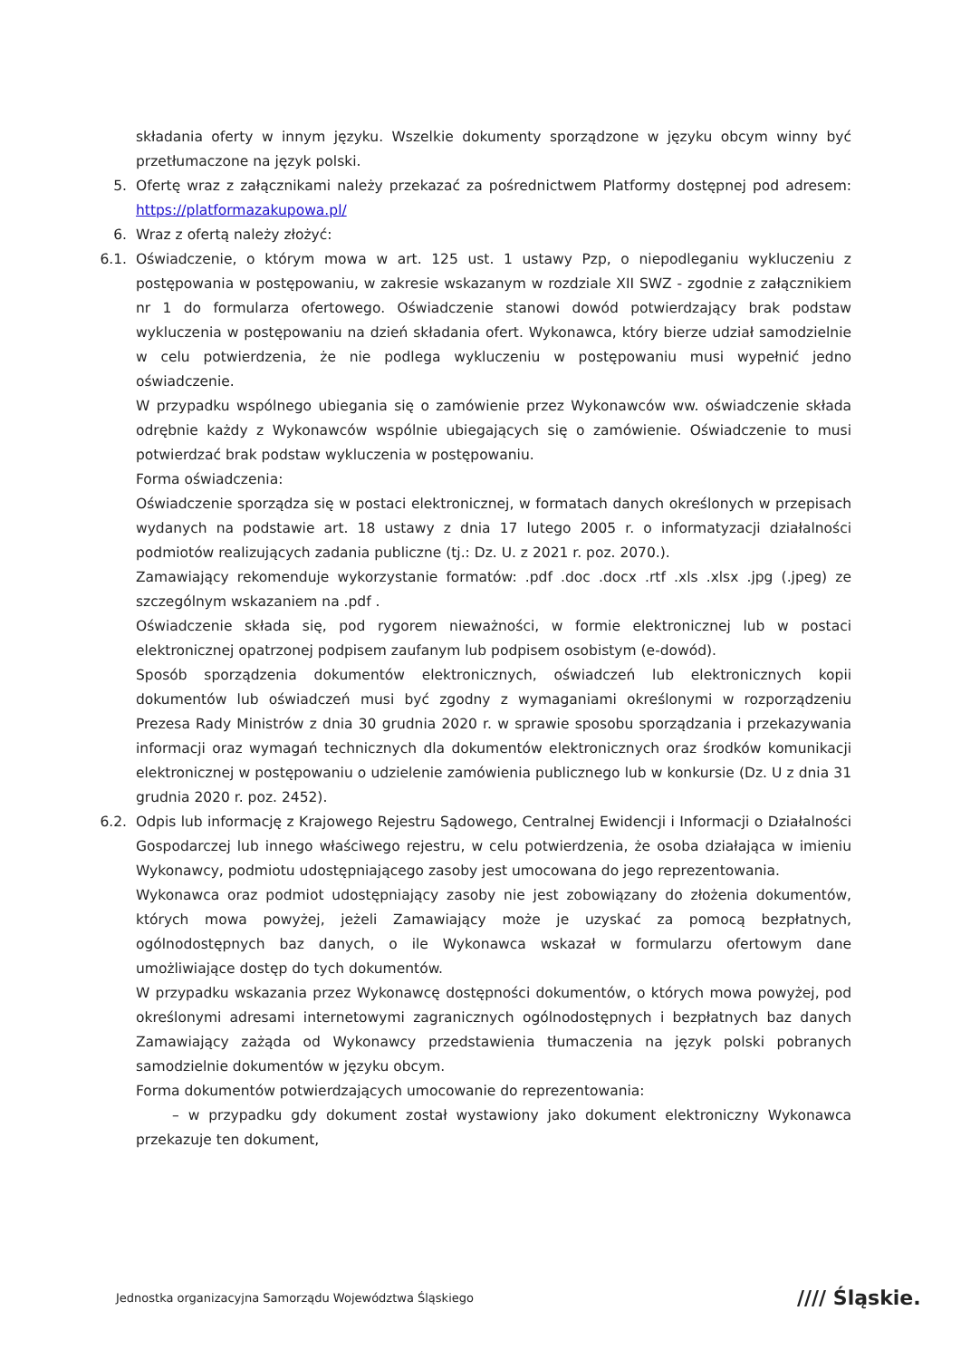składania oferty w innym języku. Wszelkie dokumenty sporządzone w języku obcym winny być przetłumaczone na język polski.
5. Ofertę wraz z załącznikami należy przekazać za pośrednictwem Platformy dostępnej pod adresem: https://platformazakupowa.pl/
6. Wraz z ofertą należy złożyć:
6.1. Oświadczenie, o którym mowa w art. 125 ust. 1 ustawy Pzp, o niepodleganiu wykluczeniu z postępowania w postępowaniu, w zakresie wskazanym w rozdziale XII SWZ - zgodnie z załącznikiem nr 1 do formularza ofertowego. Oświadczenie stanowi dowód potwierdzający brak podstaw wykluczenia w postępowaniu na dzień składania ofert. Wykonawca, który bierze udział samodzielnie w celu potwierdzenia, że nie podlega wykluczeniu w postępowaniu musi wypełnić jedno oświadczenie.
W przypadku wspólnego ubiegania się o zamówienie przez Wykonawców ww. oświadczenie składa odrębnie każdy z Wykonawców wspólnie ubiegających się o zamówienie. Oświadczenie to musi potwierdzać brak podstaw wykluczenia w postępowaniu.
Forma oświadczenia:
Oświadczenie sporządza się w postaci elektronicznej, w formatach danych określonych w przepisach wydanych na podstawie art. 18 ustawy z dnia 17 lutego 2005 r. o informatyzacji działalności podmiotów realizujących zadania publiczne (tj.: Dz. U. z 2021 r. poz. 2070.).
Zamawiający rekomenduje wykorzystanie formatów: .pdf .doc .docx .rtf .xls .xlsx .jpg (.jpeg) ze szczególnym wskazaniem na .pdf .
Oświadczenie składa się, pod rygorem nieważności, w formie elektronicznej lub w postaci elektronicznej opatrzonej podpisem zaufanym lub podpisem osobistym (e-dowód).
Sposób sporządzenia dokumentów elektronicznych, oświadczeń lub elektronicznych kopii dokumentów lub oświadczeń musi być zgodny z wymaganiami określonymi w rozporządzeniu Prezesa Rady Ministrów z dnia 30 grudnia 2020 r. w sprawie sposobu sporządzania i przekazywania informacji oraz wymagań technicznych dla dokumentów elektronicznych oraz środków komunikacji elektronicznej w postępowaniu o udzielenie zamówienia publicznego lub w konkursie (Dz. U z dnia 31 grudnia 2020 r. poz. 2452).
6.2. Odpis lub informację z Krajowego Rejestru Sądowego, Centralnej Ewidencji i Informacji o Działalności Gospodarczej lub innego właściwego rejestru, w celu potwierdzenia, że osoba działająca w imieniu Wykonawcy, podmiotu udostępniającego zasoby jest umocowana do jego reprezentowania.
Wykonawca oraz podmiot udostępniający zasoby nie jest zobowiązany do złożenia dokumentów, których mowa powyżej, jeżeli Zamawiający może je uzyskać za pomocą bezpłatnych, ogólnodostępnych baz danych, o ile Wykonawca wskazał w formularzu ofertowym dane umożliwiające dostęp do tych dokumentów.
W przypadku wskazania przez Wykonawcę dostępności dokumentów, o których mowa powyżej, pod określonymi adresami internetowymi zagranicznych ogólnodostępnych i bezpłatnych baz danych Zamawiający zażąda od Wykonawcy przedstawienia tłumaczenia na język polski pobranych samodzielnie dokumentów w języku obcym.
Forma dokumentów potwierdzających umocowanie do reprezentowania:
– w przypadku gdy dokument został wystawiony jako dokument elektroniczny Wykonawca przekazuje ten dokument,
Jednostka organizacyjna Samorządu Województwa Śląskiego
//// Śląskie.